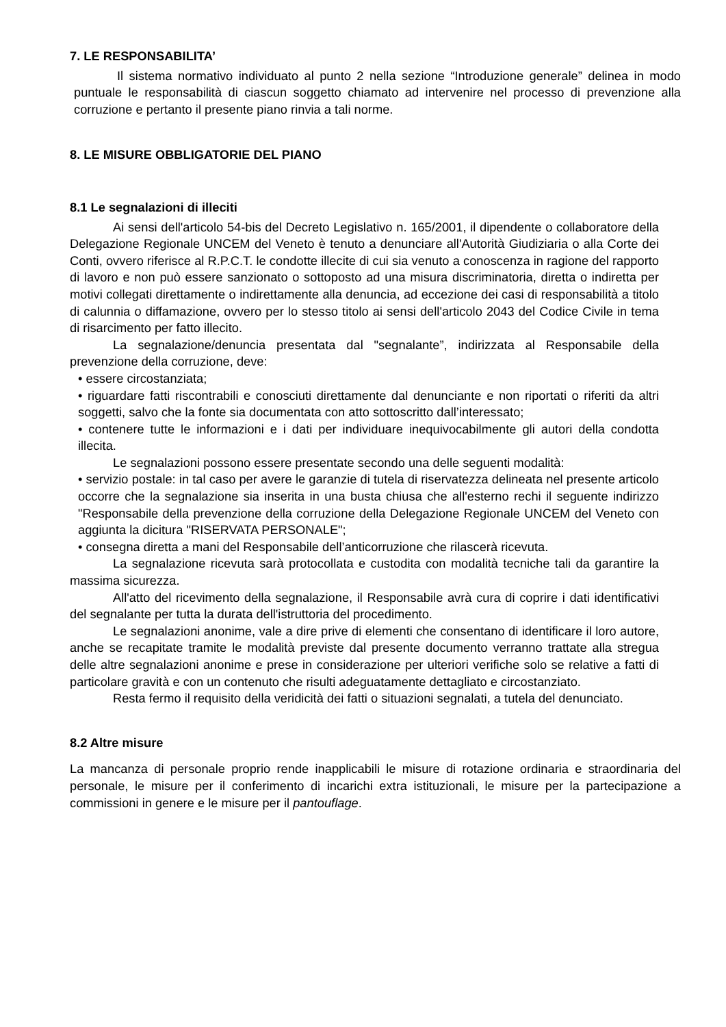7. LE RESPONSABILITA’
Il sistema normativo individuato al punto 2 nella sezione “Introduzione generale” delinea in modo puntuale le responsabilità di ciascun soggetto chiamato ad intervenire nel processo di prevenzione alla corruzione e pertanto il presente piano rinvia a tali norme.
8. LE MISURE OBBLIGATORIE DEL PIANO
8.1 Le segnalazioni di illeciti
Ai sensi dell'articolo 54-bis del Decreto Legislativo n. 165/2001, il dipendente o collaboratore della Delegazione Regionale UNCEM del Veneto è tenuto a denunciare all'Autorità Giudiziaria o alla Corte dei Conti, ovvero riferisce al R.P.C.T. le condotte illecite di cui sia venuto a conoscenza in ragione del rapporto di lavoro e non può essere sanzionato o sottoposto ad una misura discriminatoria, diretta o indiretta per motivi collegati direttamente o indirettamente alla denuncia, ad eccezione dei casi di responsabilità a titolo di calunnia o diffamazione, ovvero per lo stesso titolo ai sensi dell'articolo 2043 del Codice Civile in tema di risarcimento per fatto illecito.
La segnalazione/denuncia presentata dal "segnalante”, indirizzata al Responsabile della prevenzione della corruzione, deve:
• essere circostanziata;
• riguardare fatti riscontrabili e conosciuti direttamente dal denunciante e non riportati o riferiti da altri soggetti, salvo che la fonte sia documentata con atto sottoscritto dall’interessato;
• contenere tutte le informazioni e i dati per individuare inequivocabilmente gli autori della condotta illecita.
Le segnalazioni possono essere presentate secondo una delle seguenti modalità:
• servizio postale: in tal caso per avere le garanzie di tutela di riservatezza delineata nel presente articolo occorre che la segnalazione sia inserita in una busta chiusa che all'esterno rechi il seguente indirizzo "Responsabile della prevenzione della corruzione della Delegazione Regionale UNCEM del Veneto con aggiunta la dicitura "RISERVATA PERSONALE";
• consegna diretta a mani del Responsabile dell’anticorruzione che rilascerà ricevuta.
La segnalazione ricevuta sarà protocollata e custodita con modalità tecniche tali da garantire la massima sicurezza.
All'atto del ricevimento della segnalazione, il Responsabile avrà cura di coprire i dati identificativi del segnalante per tutta la durata dell'istruttoria del procedimento.
Le segnalazioni anonime, vale a dire prive di elementi che consentano di identificare il loro autore, anche se recapitate tramite le modalità previste dal presente documento verranno trattate alla stregua delle altre segnalazioni anonime e prese in considerazione per ulteriori verifiche solo se relative a fatti di particolare gravità e con un contenuto che risulti adeguatamente dettagliato e circostanziato.
Resta fermo il requisito della veridicità dei fatti o situazioni segnalati, a tutela del denunciato.
8.2 Altre misure
La mancanza di personale proprio rende inapplicabili le misure di rotazione ordinaria e straordinaria del personale, le misure per il conferimento di incarichi extra istituzionali, le misure per la partecipazione a commissioni in genere e le misure per il pantouflage.